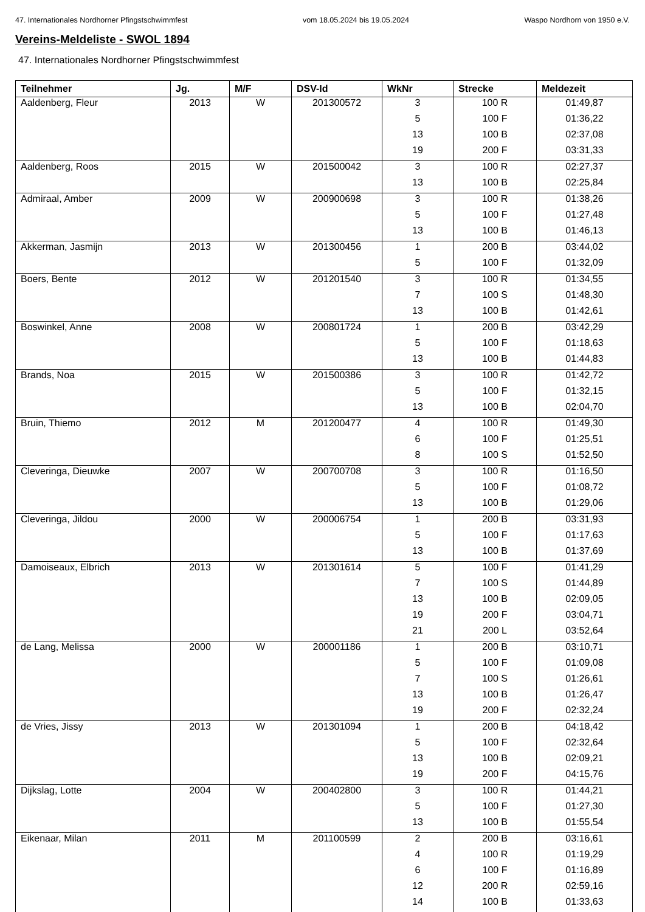47. Internationales Nordhorner Pfingstschwimmfest vom 18.05.2024 bis 19.05.2024 Waspo Nordhorn von 1950 e.V.
Vereins-Meldeliste - SWOL 1894
47. Internationales Nordhorner Pfingstschwimmfest
| Teilnehmer | Jg. | M/F | DSV-Id | WkNr | Strecke | Meldezeit |
| --- | --- | --- | --- | --- | --- | --- |
| Aaldenberg, Fleur | 2013 | W | 201300572 | 3 | 100 R | 01:49,87 |
| | | | | 5 | 100 F | 01:36,22 |
| | | | | 13 | 100 B | 02:37,08 |
| | | | | 19 | 200 F | 03:31,33 |
| Aaldenberg, Roos | 2015 | W | 201500042 | 3 | 100 R | 02:27,37 |
| | | | | 13 | 100 B | 02:25,84 |
| Admiraal, Amber | 2009 | W | 200900698 | 3 | 100 R | 01:38,26 |
| | | | | 5 | 100 F | 01:27,48 |
| | | | | 13 | 100 B | 01:46,13 |
| Akkerman, Jasmijn | 2013 | W | 201300456 | 1 | 200 B | 03:44,02 |
| | | | | 5 | 100 F | 01:32,09 |
| Boers, Bente | 2012 | W | 201201540 | 3 | 100 R | 01:34,55 |
| | | | | 7 | 100 S | 01:48,30 |
| | | | | 13 | 100 B | 01:42,61 |
| Boswinkel, Anne | 2008 | W | 200801724 | 1 | 200 B | 03:42,29 |
| | | | | 5 | 100 F | 01:18,63 |
| | | | | 13 | 100 B | 01:44,83 |
| Brands, Noa | 2015 | W | 201500386 | 3 | 100 R | 01:42,72 |
| | | | | 5 | 100 F | 01:32,15 |
| | | | | 13 | 100 B | 02:04,70 |
| Bruin, Thiemo | 2012 | M | 201200477 | 4 | 100 R | 01:49,30 |
| | | | | 6 | 100 F | 01:25,51 |
| | | | | 8 | 100 S | 01:52,50 |
| Cleveringa, Dieuwke | 2007 | W | 200700708 | 3 | 100 R | 01:16,50 |
| | | | | 5 | 100 F | 01:08,72 |
| | | | | 13 | 100 B | 01:29,06 |
| Cleveringa, Jildou | 2000 | W | 200006754 | 1 | 200 B | 03:31,93 |
| | | | | 5 | 100 F | 01:17,63 |
| | | | | 13 | 100 B | 01:37,69 |
| Damoiseaux, Elbrich | 2013 | W | 201301614 | 5 | 100 F | 01:41,29 |
| | | | | 7 | 100 S | 01:44,89 |
| | | | | 13 | 100 B | 02:09,05 |
| | | | | 19 | 200 F | 03:04,71 |
| | | | | 21 | 200 L | 03:52,64 |
| de Lang, Melissa | 2000 | W | 200001186 | 1 | 200 B | 03:10,71 |
| | | | | 5 | 100 F | 01:09,08 |
| | | | | 7 | 100 S | 01:26,61 |
| | | | | 13 | 100 B | 01:26,47 |
| | | | | 19 | 200 F | 02:32,24 |
| de Vries, Jissy | 2013 | W | 201301094 | 1 | 200 B | 04:18,42 |
| | | | | 5 | 100 F | 02:32,64 |
| | | | | 13 | 100 B | 02:09,21 |
| | | | | 19 | 200 F | 04:15,76 |
| Dijkslag, Lotte | 2004 | W | 200402800 | 3 | 100 R | 01:44,21 |
| | | | | 5 | 100 F | 01:27,30 |
| | | | | 13 | 100 B | 01:55,54 |
| Eikenaar, Milan | 2011 | M | 201100599 | 2 | 200 B | 03:16,61 |
| | | | | 4 | 100 R | 01:19,29 |
| | | | | 6 | 100 F | 01:16,89 |
| | | | | 12 | 200 R | 02:59,16 |
| | | | | 14 | 100 B | 01:33,63 |